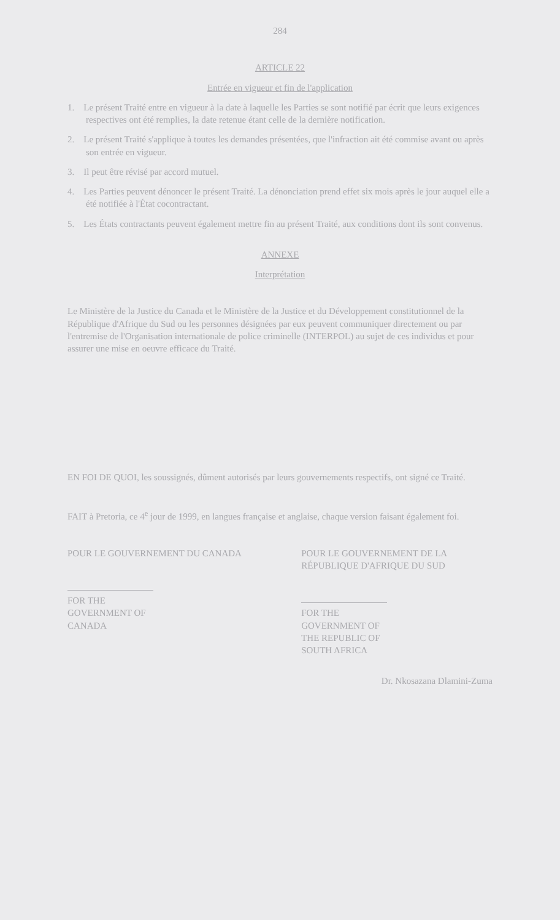284
ARTICLE 22
Entrée en vigueur et fin de l'application
1. Le présent Traité entre en vigueur à la date à laquelle les Parties se sont notifié par écrit que leurs exigences respectives ont été remplies, la date retenue étant celle de la dernière notification.
2. Le présent Traité s'applique à toutes les demandes présentées, que l'infraction ait été commise avant ou après son entrée en vigueur.
3. Il peut être révisé par accord mutuel.
4. Les Parties peuvent dénoncer le présent Traité. La dénonciation prend effet six mois après le jour auquel elle a été notifiée à l'État cocontractant.
5. Les États contractants peuvent également mettre fin au présent Traité, aux conditions dont ils sont convenus.
ANNEXE
Interprétation
Le Ministère de la Justice du Canada et le Ministère de la Justice et du Développement constitutionnel de la République d'Afrique du Sud ou les personnes désignées par eux peuvent communiquer directement ou par l'entremise de l'Organisation internationale de police criminelle (INTERPOL) au sujet de ces individus et pour assurer une mise en oeuvre efficace du Traité.
EN FOI DE QUOI, les soussignés, dûment autorisés par leurs gouvernements respectifs, ont signé ce Traité.
FAIT à Pretoria, ce 4<sup>e</sup> jour de 1999, en langues française et anglaise, chaque version faisant également foi.
POUR LE GOUVERNEMENT DU CANADA
FOR THE GOVERNMENT OF CANADA
POUR LE GOUVERNEMENT DE LA RÉPUBLIQUE D'AFRIQUE DU SUD
FOR THE GOVERNMENT OF THE REPUBLIC OF SOUTH AFRICA
Dr. Nkosazana Dlamini-Zuma